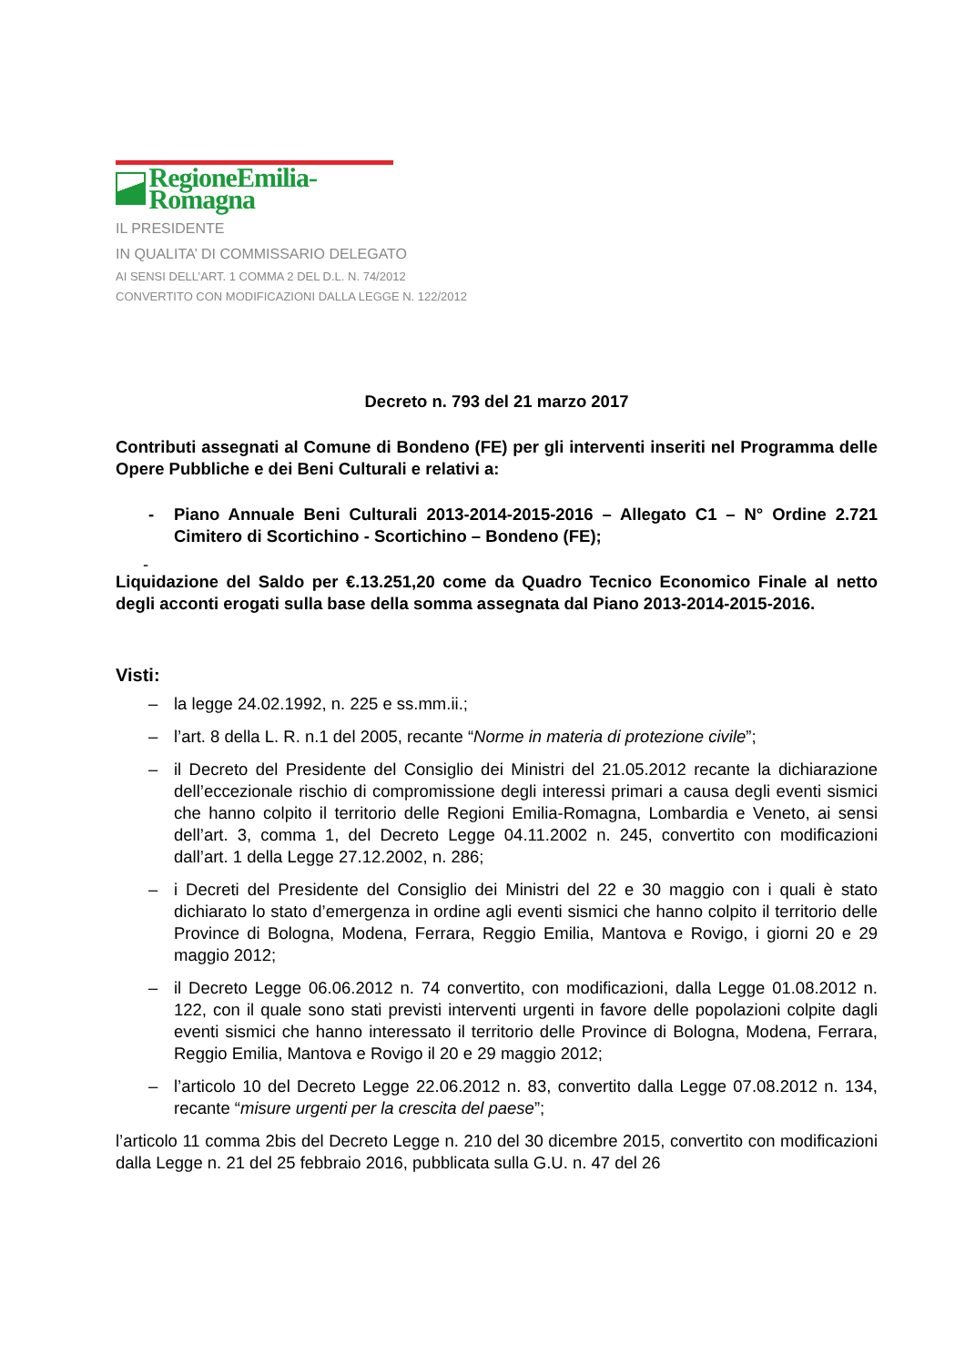RegioneEmilia-Romagna
IL PRESIDENTE
IN QUALITA’ DI COMMISSARIO DELEGATO
AI SENSI DELL’ART. 1 COMMA 2 DEL D.L. N. 74/2012
CONVERTITO CON MODIFICAZIONI DALLA LEGGE N. 122/2012
Decreto n. 793 del 21 marzo 2017
Contributi assegnati al Comune di Bondeno (FE) per gli interventi inseriti nel Programma delle Opere Pubbliche e dei Beni Culturali e relativi a:
- Piano Annuale Beni Culturali 2013-2014-2015-2016 – Allegato C1 – N° Ordine 2.721 Cimitero di Scortichino - Scortichino – Bondeno (FE);
-
Liquidazione del Saldo per €.13.251,20 come da Quadro Tecnico Economico Finale al netto degli acconti erogati sulla base della somma assegnata dal Piano 2013-2014-2015-2016.
Visti:
– la legge 24.02.1992, n. 225 e ss.mm.ii.;
– l’art. 8 della L. R. n.1 del 2005, recante “Norme in materia di protezione civile”;
– il Decreto del Presidente del Consiglio dei Ministri del 21.05.2012 recante la dichiarazione dell’eccezionale rischio di compromissione degli interessi primari a causa degli eventi sismici che hanno colpito il territorio delle Regioni Emilia-Romagna, Lombardia e Veneto, ai sensi dell’art. 3, comma 1, del Decreto Legge 04.11.2002 n. 245, convertito con modificazioni dall’art. 1 della Legge 27.12.2002, n. 286;
– i Decreti del Presidente del Consiglio dei Ministri del 22 e 30 maggio con i quali è stato dichiarato lo stato d’emergenza in ordine agli eventi sismici che hanno colpito il territorio delle Province di Bologna, Modena, Ferrara, Reggio Emilia, Mantova e Rovigo, i giorni 20 e 29 maggio 2012;
– il Decreto Legge 06.06.2012 n. 74 convertito, con modificazioni, dalla Legge 01.08.2012 n. 122, con il quale sono stati previsti interventi urgenti in favore delle popolazioni colpite dagli eventi sismici che hanno interessato il territorio delle Province di Bologna, Modena, Ferrara, Reggio Emilia, Mantova e Rovigo il 20 e 29 maggio 2012;
– l’articolo 10 del Decreto Legge 22.06.2012 n. 83, convertito dalla Legge 07.08.2012 n. 134, recante “misure urgenti per la crescita del paese”;
l’articolo 11 comma 2bis del Decreto Legge n. 210 del 30 dicembre 2015, convertito con modificazioni dalla Legge n. 21 del 25 febbraio 2016, pubblicata sulla G.U. n. 47 del 26